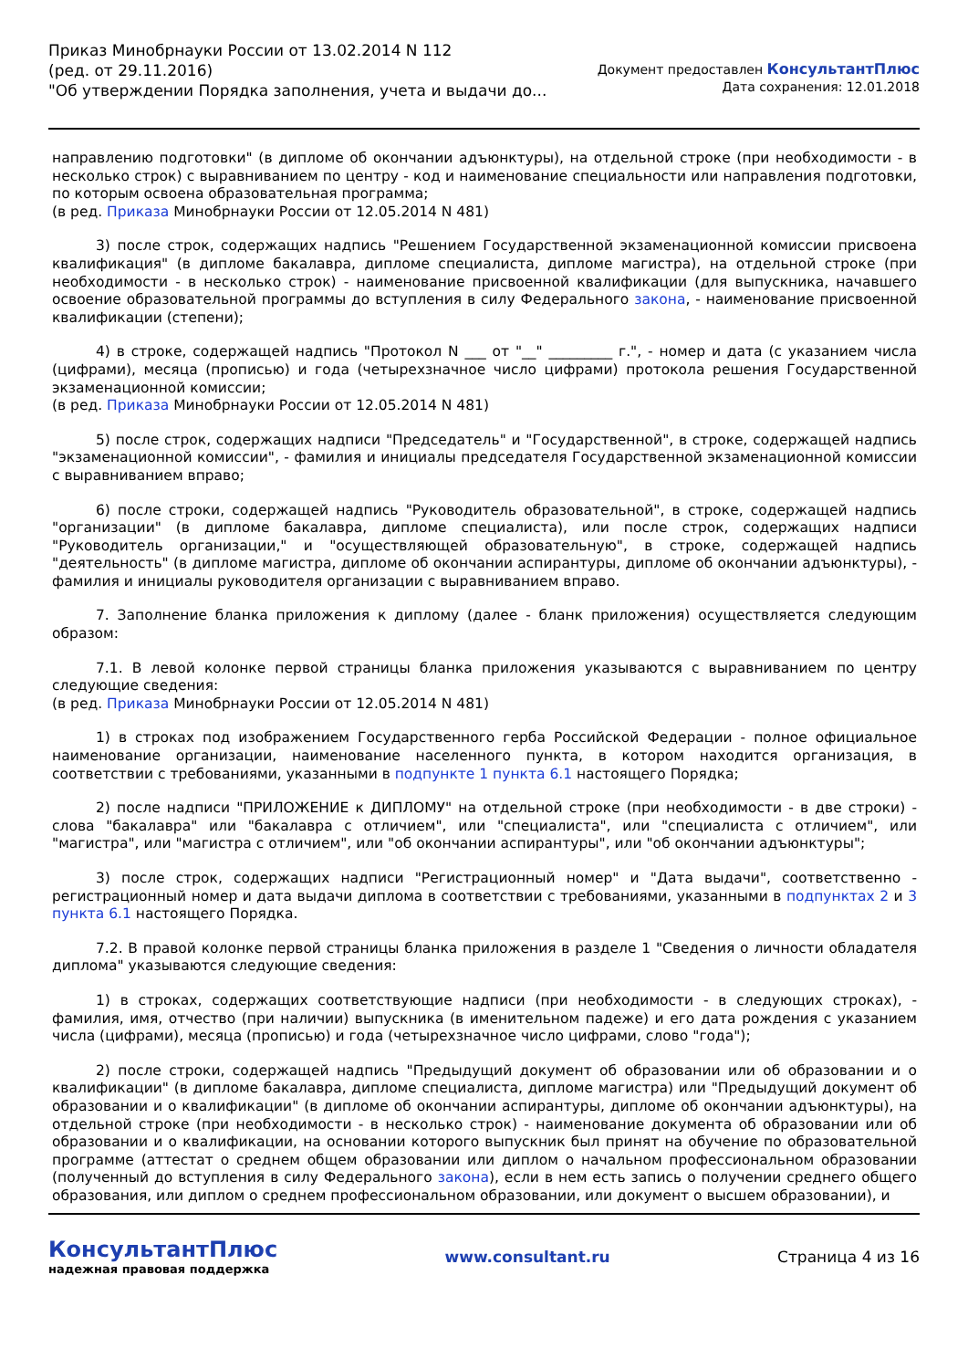Приказ Минобрнауки России от 13.02.2014 N 112
(ред. от 29.11.2016)
"Об утверждении Порядка заполнения, учета и выдачи до...
Документ предоставлен КонсультантПлюс
Дата сохранения: 12.01.2018
направлению подготовки" (в дипломе об окончании адъюнктуры), на отдельной строке (при необходимости - в несколько строк) с выравниванием по центру - код и наименование специальности или направления подготовки, по которым освоена образовательная программа;
(в ред. Приказа Минобрнауки России от 12.05.2014 N 481)
3) после строк, содержащих надпись "Решением Государственной экзаменационной комиссии присвоена квалификация" (в дипломе бакалавра, дипломе специалиста, дипломе магистра), на отдельной строке (при необходимости - в несколько строк) - наименование присвоенной квалификации (для выпускника, начавшего освоение образовательной программы до вступления в силу Федерального закона, - наименование присвоенной квалификации (степени);
4) в строке, содержащей надпись "Протокол N ___ от "__" _________ г.", - номер и дата (с указанием числа (цифрами), месяца (прописью) и года (четырехзначное число цифрами) протокола решения Государственной экзаменационной комиссии;
(в ред. Приказа Минобрнауки России от 12.05.2014 N 481)
5) после строк, содержащих надписи "Председатель" и "Государственной", в строке, содержащей надпись "экзаменационной комиссии", - фамилия и инициалы председателя Государственной экзаменационной комиссии с выравниванием вправо;
6) после строки, содержащей надпись "Руководитель образовательной", в строке, содержащей надпись "организации" (в дипломе бакалавра, дипломе специалиста), или после строк, содержащих надписи "Руководитель организации," и "осуществляющей образовательную", в строке, содержащей надпись "деятельность" (в дипломе магистра, дипломе об окончании аспирантуры, дипломе об окончании адъюнктуры), - фамилия и инициалы руководителя организации с выравниванием вправо.
7. Заполнение бланка приложения к диплому (далее - бланк приложения) осуществляется следующим образом:
7.1. В левой колонке первой страницы бланка приложения указываются с выравниванием по центру следующие сведения:
(в ред. Приказа Минобрнауки России от 12.05.2014 N 481)
1) в строках под изображением Государственного герба Российской Федерации - полное официальное наименование организации, наименование населенного пункта, в котором находится организация, в соответствии с требованиями, указанными в подпункте 1 пункта 6.1 настоящего Порядка;
2) после надписи "ПРИЛОЖЕНИЕ к ДИПЛОМУ" на отдельной строке (при необходимости - в две строки) - слова "бакалавра" или "бакалавра с отличием", или "специалиста", или "специалиста с отличием", или "магистра", или "магистра с отличием", или "об окончании аспирантуры", или "об окончании адъюнктуры";
3) после строк, содержащих надписи "Регистрационный номер" и "Дата выдачи", соответственно - регистрационный номер и дата выдачи диплома в соответствии с требованиями, указанными в подпунктах 2 и 3 пункта 6.1 настоящего Порядка.
7.2. В правой колонке первой страницы бланка приложения в разделе 1 "Сведения о личности обладателя диплома" указываются следующие сведения:
1) в строках, содержащих соответствующие надписи (при необходимости - в следующих строках), - фамилия, имя, отчество (при наличии) выпускника (в именительном падеже) и его дата рождения с указанием числа (цифрами), месяца (прописью) и года (четырехзначное число цифрами, слово "года");
2) после строки, содержащей надпись "Предыдущий документ об образовании или об образовании и о квалификации" (в дипломе бакалавра, дипломе специалиста, дипломе магистра) или "Предыдущий документ об образовании и о квалификации" (в дипломе об окончании аспирантуры, дипломе об окончании адъюнктуры), на отдельной строке (при необходимости - в несколько строк) - наименование документа об образовании или об образовании и о квалификации, на основании которого выпускник был принят на обучение по образовательной программе (аттестат о среднем общем образовании или диплом о начальном профессиональном образовании (полученный до вступления в силу Федерального закона), если в нем есть запись о получении среднего общего образования, или диплом о среднем профессиональном образовании, или документ о высшем образовании), и
КонсультантПлюс
надежная правовая поддержка
www.consultant.ru Страница 4 из 16